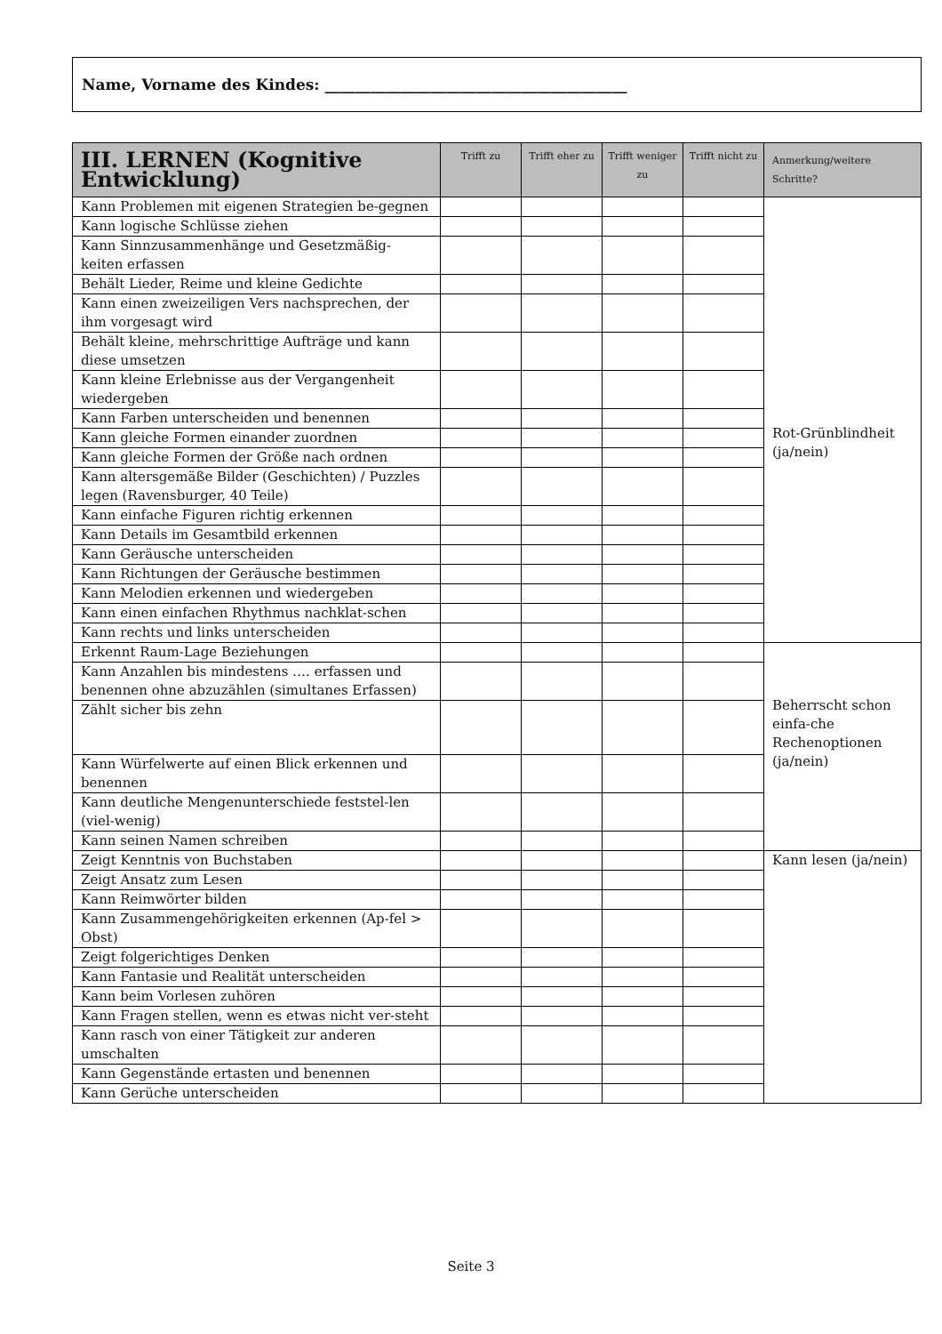Name, Vorname des Kindes: ________________________________________
| III. LERNEN (Kognitive Entwicklung) | Trifft zu | Trifft eher zu | Trifft weniger zu | Trifft nicht zu | Anmerkung/weitere Schritte? |
| --- | --- | --- | --- | --- | --- |
| Kann Problemen mit eigenen Strategien be-gegnen | | | | | Rot-Grünblindheit (ja/nein) |
| Kann logische Schlüsse ziehen | | | | | |
| Kann Sinnzusammenhänge und Gesetzmäßig-keiten erfassen | | | | | |
| Behält Lieder, Reime und kleine Gedichte | | | | | |
| Kann einen zweizeiligen Vers nachsprechen, der ihm vorgesagt wird | | | | | |
| Behält kleine, mehrschrittige Aufträge und kann diese umsetzen | | | | | |
| Kann kleine Erlebnisse aus der Vergangenheit wiedergeben | | | | | |
| Kann Farben unterscheiden und benennen | | | | | |
| Kann gleiche Formen einander zuordnen | | | | | |
| Kann gleiche Formen der Größe nach ordnen | | | | | |
| Kann altersgemäße Bilder (Geschichten) / Puzzles legen (Ravensburger, 40 Teile) | | | | | |
| Kann einfache Figuren richtig erkennen | | | | | |
| Kann Details im Gesamtbild erkennen | | | | | |
| Kann Geräusche unterscheiden | | | | | |
| Kann Richtungen der Geräusche bestimmen | | | | | |
| Kann Melodien erkennen und wiedergeben | | | | | |
| Kann einen einfachen Rhythmus nachklat-schen | | | | | |
| Kann rechts und links unterscheiden | | | | | |
| Erkennt Raum-Lage Beziehungen | | | | | Beherrscht schon einfa-che Rechenoptionen (ja/nein) |
| Kann Anzahlen bis mindestens …. erfassen und benennen ohne abzuzählen (simultanes Erfassen) | | | | | |
| Zählt sicher bis zehn | | | | | |
| Kann Würfelwerte auf einen Blick erkennen und benennen | | | | | |
| Kann deutliche Mengenunterschiede feststel-len (viel-wenig) | | | | | |
| Kann seinen Namen schreiben | | | | | |
| Zeigt Kenntnis von Buchstaben | | | | | Kann lesen (ja/nein) |
| Zeigt Ansatz zum Lesen | | | | | |
| Kann Reimwörter bilden | | | | | |
| Kann Zusammengehörigkeiten erkennen (Ap-fel > Obst) | | | | | |
| Zeigt folgerichtiges Denken | | | | | |
| Kann Fantasie und Realität unterscheiden | | | | | |
| Kann beim Vorlesen zuhören | | | | | |
| Kann Fragen stellen, wenn es etwas nicht ver-steht | | | | | |
| Kann rasch von einer Tätigkeit zur anderen umschalten | | | | | |
| Kann Gegenstände ertasten und benennen | | | | | |
| Kann Gerüche unterscheiden | | | | | |
Seite 3